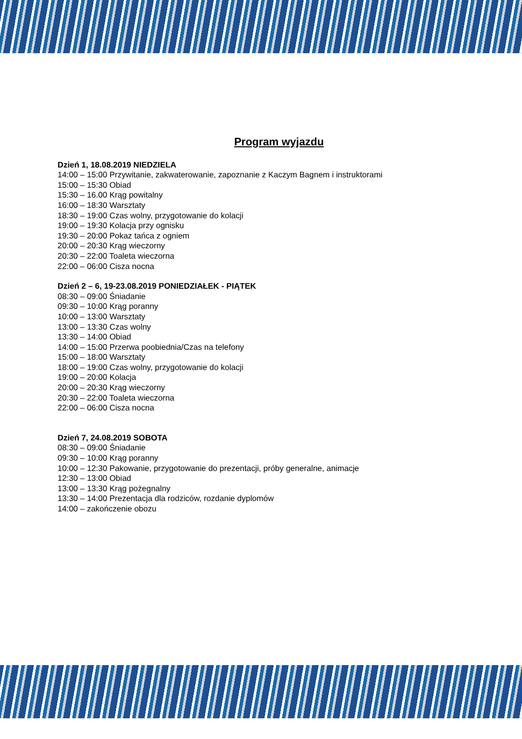Program wyjazdu
Dzień 1, 18.08.2019 NIEDZIELA
14:00 – 15:00 Przywitanie, zakwaterowanie, zapoznanie z Kaczym Bagnem i instruktorami
15:00 – 15:30 Obiad
15:30 – 16.00 Krąg powitalny
16:00 – 18:30 Warsztaty
18:30 – 19:00 Czas wolny, przygotowanie do kolacji
19:00 – 19:30 Kolacja przy ognisku
19:30 – 20:00 Pokaz tańca z ogniem
20:00 – 20:30 Krąg wieczorny
20:30 – 22:00 Toaleta wieczorna
22:00 – 06:00 Cisza nocna
Dzień 2 – 6, 19-23.08.2019 PONIEDZIAŁEK - PIĄTEK
08:30 – 09:00 Śniadanie
09:30 – 10:00 Krąg poranny
10:00 – 13:00 Warsztaty
13:00 – 13:30 Czas wolny
13:30 – 14:00 Obiad
14:00 – 15:00 Przerwa poobiednia/Czas na telefony
15:00 – 18:00 Warsztaty
18:00 – 19:00 Czas wolny, przygotowanie do kolacji
19:00 – 20:00 Kolacja
20:00 – 20:30 Krąg wieczorny
20:30 – 22:00 Toaleta wieczorna
22:00 – 06:00 Cisza nocna
Dzień 7, 24.08.2019 SOBOTA
08:30 – 09:00 Śniadanie
09:30 – 10:00 Krąg poranny
10:00 – 12:30 Pakowanie, przygotowanie do prezentacji, próby generalne, animacje
12:30 – 13:00 Obiad
13:00 – 13:30 Krąg pożegnalny
13:30 – 14:00 Prezentacja dla rodziców, rozdanie dyplomów
14:00 – zakończenie obozu